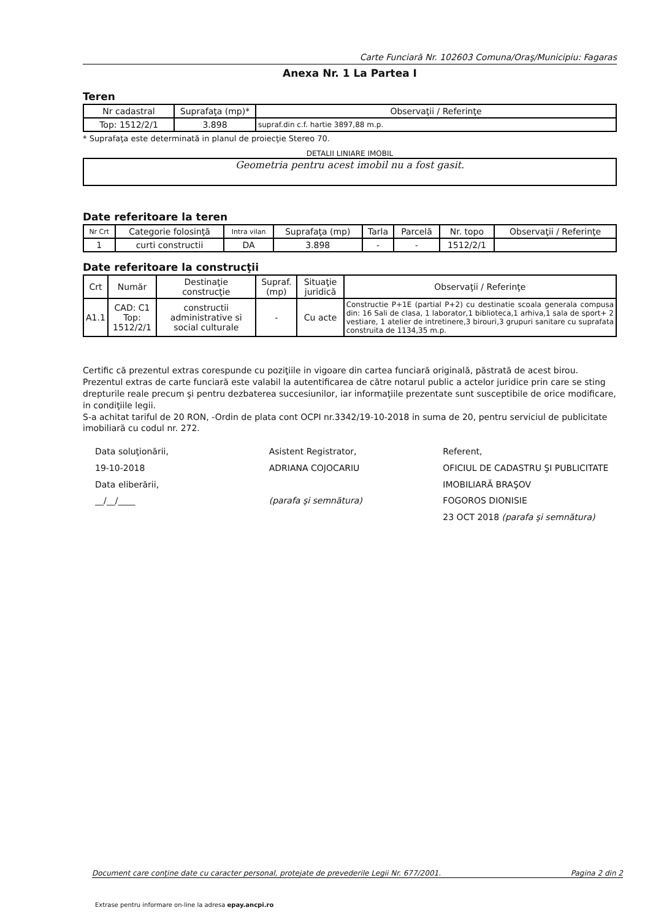Carte Funciară Nr. 102603 Comuna/Oraş/Municipiu: Fagaras
Anexa Nr. 1 La Partea I
Teren
| Nr cadastral | Suprafaţa (mp)* | Observaţii / Referinţe |
| --- | --- | --- |
| Top: 1512/2/1 | 3.898 | supraf.din c.f. hartie 3897,88 m.p. |
* Suprafaţa este determinată in planul de proiecţie Stereo 70.
DETALII LINIARE IMOBIL
Geometria pentru acest imobil nu a fost gasit.
Date referitoare la teren
| Nr Crt | Categorie folosinţă | Intra vilan | Suprafaţa (mp) | Tarla | Parcelă | Nr. topo | Observaţii / Referinţe |
| --- | --- | --- | --- | --- | --- | --- | --- |
| 1 | curti constructii | DA | 3.898 | - | - | 1512/2/1 | |
Date referitoare la construcţii
| Crt | Număr | Destinaţie construcţie | Supraf. (mp) | Situaţie juridică | Observaţii / Referinţe |
| --- | --- | --- | --- | --- | --- |
| A1.1 | CAD: C1 Top: 1512/2/1 | constructii administrative si social culturale | - | Cu acte | Constructie P+1E (partial P+2) cu destinatie scoala generala compusa din: 16 Sali de clasa, 1 laborator,1 biblioteca,1 arhiva,1 sala de sport+ 2 vestiare, 1 atelier de intretinere,3 birouri,3 grupuri sanitare cu suprafata construita de 1134,35 m.p. |
Certific că prezentul extras corespunde cu poziţiile in vigoare din cartea funciară originală, păstrată de acest birou.
Prezentul extras de carte funciară este valabil la autentificarea de către notarul public a actelor juridice prin care se sting drepturile reale precum şi pentru dezbaterea succesiunilor, iar informaţiile prezentate sunt susceptibile de orice modificare, in condiţiile legii.
S-a achitat tariful de 20 RON, -Ordin de plata cont OCPI nr.3342/19-10-2018 in suma de 20, pentru serviciul de publicitate imobiliară cu codul nr. 272.
Data soluţionării,
19-10-2018
Data eliberării,
__/__/____
Asistent Registrator,
ADRIANA COJOCARIU
(parafa şi semnătura)
Referent,
OFICIUL DE CADASTRU ŞI PUBLICITATE IMOBILIARĂ BRAŞOV
FOGOROS DIONISIE
23 OCT 2018 (parafa şi semnătura)
Document care conţine date cu caracter personal, protejate de prevederile Legii Nr. 677/2001. Pagina 2 din 2
Extrase pentru informare on-line la adresa epay.ancpi.ro